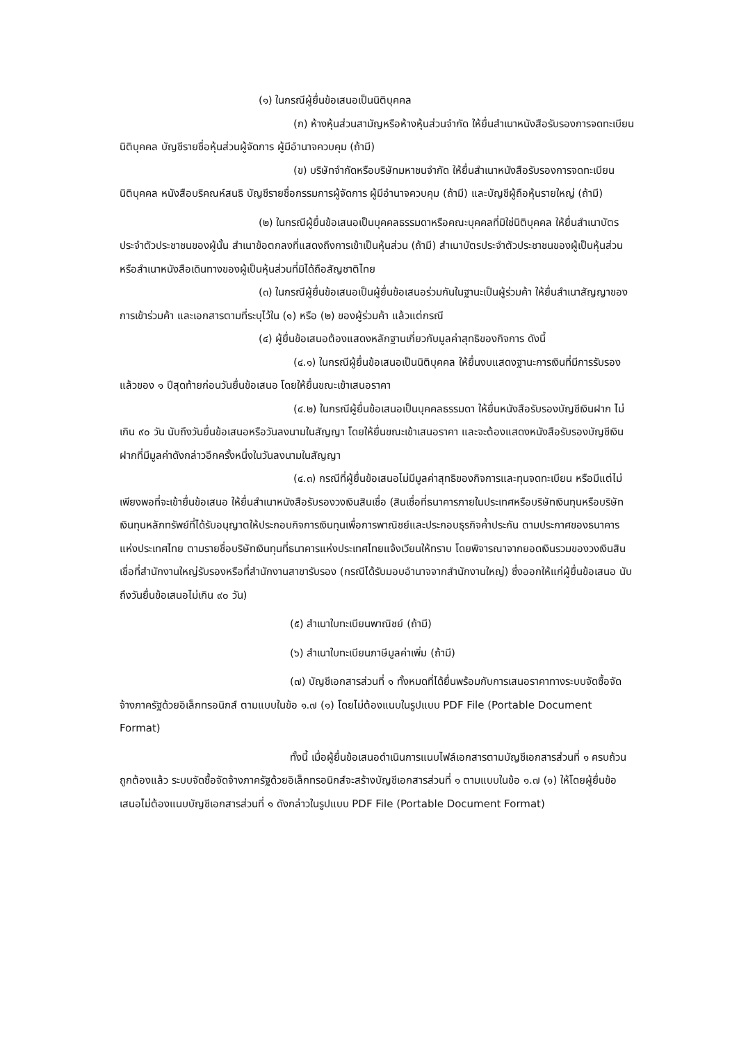(๑) ในกรณีผู้ยื่นข้อเสนอเป็นนิติบุคคล
(ก) ห้างหุ้นส่วนสามัญหรือห้างหุ้นส่วนจำกัด ให้ยื่นสำเนาหนังสือรับรองการจดทะเบียนนิติบุคคล บัญชีรายชื่อหุ้นส่วนผู้จัดการ ผู้มีอำนาจควบคุม (ถ้ามี)
(ข) บริษัทจำกัดหรือบริษัทมหาชนจำกัด ให้ยื่นสำเนาหนังสือรับรองการจดทะเบียนนิติบุคคล หนังสือบริคณห์สนธิ บัญชีรายชื่อกรรมการผู้จัดการ ผู้มีอำนาจควบคุม (ถ้ามี) และบัญชีผู้ถือหุ้นรายใหญ่ (ถ้ามี)
(๒) ในกรณีผู้ยื่นข้อเสนอเป็นบุคคลธรรมดาหรือคณะบุคคลที่มิใช่นิติบุคคล ให้ยื่นสำเนาบัตรประจำตัวประชาชนของผู้นั้น สำเนาข้อตกลงที่แสดงถึงการเข้าเป็นหุ้นส่วน (ถ้ามี) สำเนาบัตรประจำตัวประชาชนของผู้เป็นหุ้นส่วน หรือสำเนาหนังสือเดินทางของผู้เป็นหุ้นส่วนที่มิได้ถือสัญชาติไทย
(๓) ในกรณีผู้ยื่นข้อเสนอเป็นผู้ยื่นข้อเสนอร่วมกันในฐานะเป็นผู้ร่วมค้า ให้ยื่นสำเนาสัญญาของการเข้าร่วมค้า และเอกสารตามที่ระบุไว้ใน (๑) หรือ (๒) ของผู้ร่วมค้า แล้วแต่กรณี
(๔) ผู้ยื่นข้อเสนอต้องแสดงหลักฐานเกี่ยวกับมูลค่าสุทธิของกิจการ ดังนี้
(๔.๑) ในกรณีผู้ยื่นข้อเสนอเป็นนิติบุคคล ให้ยื่นงบแสดงฐานะการเงินที่มีการรับรองแล้วของ ๑ ปีสุดท้ายก่อนวันยื่นข้อเสนอ โดยให้ยื่นขณะเข้าเสนอราคา
(๔.๒) ในกรณีผู้ยื่นข้อเสนอเป็นบุคคลธรรมดา ให้ยื่นหนังสือรับรองบัญชีเงินฝาก ไม่เกิน ๙๐ วัน นับถึงวันยื่นข้อเสนอหรือวันลงนามในสัญญา โดยให้ยื่นขณะเข้าเสนอราคา และจะต้องแสดงหนังสือรับรองบัญชีเงินฝากที่มีมูลค่าดังกล่าวอีกครั้งหนึ่งในวันลงนามในสัญญา
(๔.๓) กรณีที่ผู้ยื่นข้อเสนอไม่มีมูลค่าสุทธิของกิจการและทุนจดทะเบียน หรือมีแต่ไม่เพียงพอที่จะเข้ายื่นข้อเสนอ ให้ยื่นสำเนาหนังสือรับรองวงเงินสินเชื่อ (สินเชื่อที่ธนาคารภายในประเทศหรือบริษัทเงินทุนหรือบริษัทเงินทุนหลักทรัพย์ที่ได้รับอนุญาตให้ประกอบกิจการเงินทุนเพื่อการพาณิชย์และประกอบธุรกิจค้ำประกัน ตามประกาศของธนาคารแห่งประเทศไทย ตามรายชื่อบริษัทเงินทุนที่ธนาคารแห่งประเทศไทยแจ้งเวียนให้ทราบ โดยพิจารณาจากยอดเงินรวมของวงเงินสินเชื่อที่สำนักงานใหญ่รับรองหรือที่สำนักงานสาขารับรอง (กรณีได้รับมอบอำนาจจากสำนักงานใหญ่) ซึ่งออกให้แก่ผู้ยื่นข้อเสนอ นับถึงวันยื่นข้อเสนอไม่เกิน ๙๐ วัน)
(๕) สำเนาใบทะเบียนพาณิชย์ (ถ้ามี)
(๖) สำเนาใบทะเบียนภาษีมูลค่าเพิ่ม (ถ้ามี)
(๗) บัญชีเอกสารส่วนที่ ๑ ทั้งหมดที่ได้ยื่นพร้อมกับการเสนอราคาทางระบบจัดซื้อจัดจ้างภาครัฐด้วยอิเล็กทรอนิกส์ ตามแบบในข้อ ๑.๗ (๑) โดยไม่ต้องแนบในรูปแบบ PDF File (Portable Document Format)
ทั้งนี้ เมื่อผู้ยื่นข้อเสนอดำเนินการแนบไฟล์เอกสารตามบัญชีเอกสารส่วนที่ ๑ ครบถ้วน ถูกต้องแล้ว ระบบจัดซื้อจัดจ้างภาครัฐด้วยอิเล็กทรอนิกส์จะสร้างบัญชีเอกสารส่วนที่ ๑ ตามแบบในข้อ ๑.๗ (๑) ให้โดยผู้ยื่นข้อเสนอไม่ต้องแนบบัญชีเอกสารส่วนที่ ๑ ดังกล่าวในรูปแบบ PDF File (Portable Document Format)